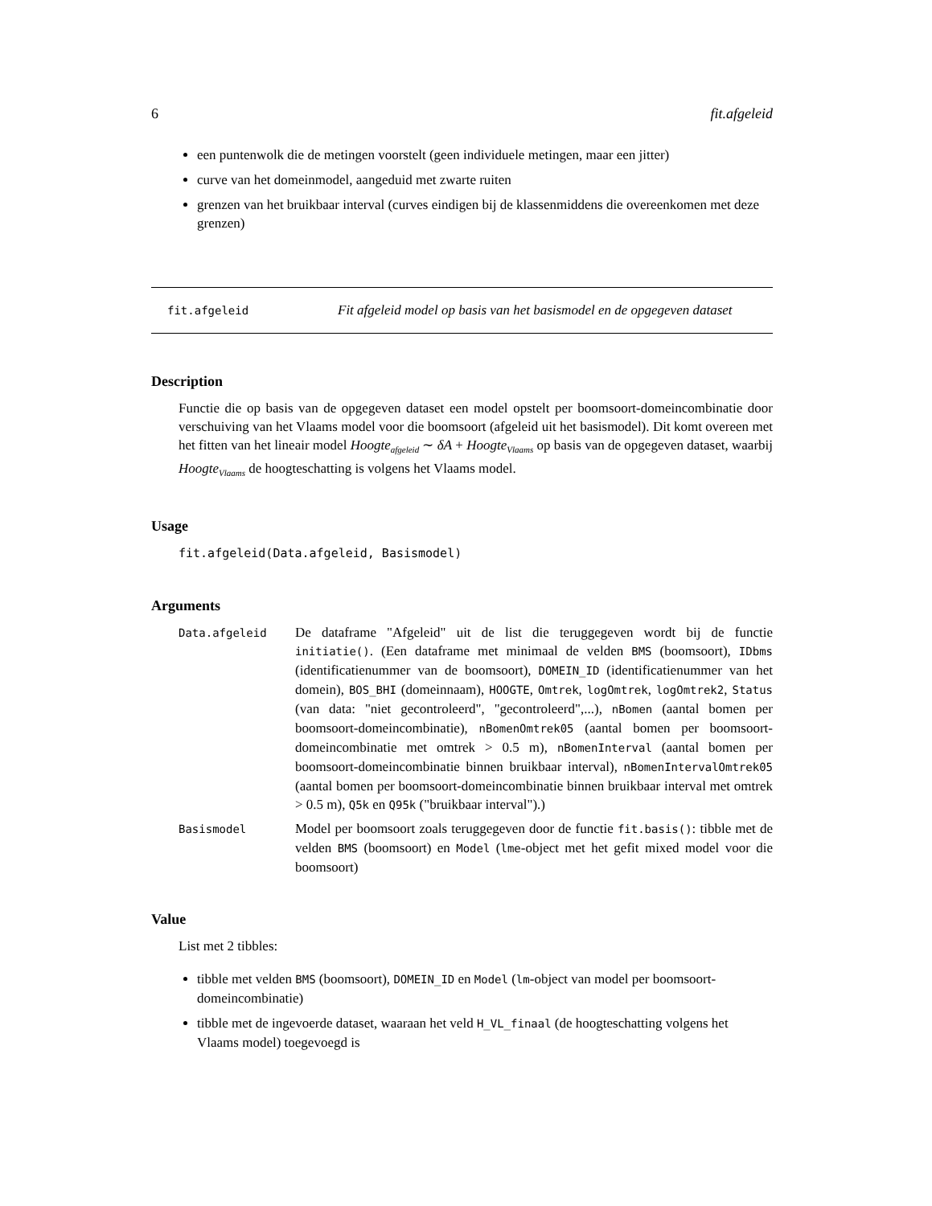6 fit.afgeleid
een puntenwolk die de metingen voorstelt (geen individuele metingen, maar een jitter)
curve van het domeinmodel, aangeduid met zwarte ruiten
grenzen van het bruikbaar interval (curves eindigen bij de klassenmiddens die overeenkomen met deze grenzen)
fit.afgeleid
Fit afgeleid model op basis van het basismodel en de opgegeven dataset
Description
Functie die op basis van de opgegeven dataset een model opstelt per boomsoort-domeincombinatie door verschuiving van het Vlaams model voor die boomsoort (afgeleid uit het basismodel). Dit komt overeen met het fitten van het lineair model Hoogte<sub>afgeleid</sub> ∼ δA + Hoogte<sub>Vlaams</sub> op basis van de opgegeven dataset, waarbij Hoogte<sub>Vlaams</sub> de hoogteschatting is volgens het Vlaams model.
Usage
fit.afgeleid(Data.afgeleid, Basismodel)
Arguments
Data.afgeleid
De dataframe "Afgeleid" uit de list die teruggegeven wordt bij de functie initiatie(). (Een dataframe met minimaal de velden BMS (boomsoort), IDbms (identificatienummer van de boomsoort), DOMEIN_ID (identificatienummer van het domein), BOS_BHI (domeinnaam), HOOGTE, Omtrek, logOmtrek, logOmtrek2, Status (van data: "niet gecontroleerd", "gecontroleerd",...), nBomen (aantal bomen per boomsoort-domeincombinatie), nBomenOmtrek05 (aantal bomen per boomsoort-domeincombinatie met omtrek > 0.5 m), nBomenInterval (aantal bomen per boomsoort-domeincombinatie binnen bruikbaar interval), nBomenIntervalOmtrek05 (aantal bomen per boomsoort-domeincombinatie binnen bruikbaar interval met omtrek > 0.5 m), Q5k en Q95k ("bruikbaar interval").)
Basismodel
Model per boomsoort zoals teruggegeven door de functie fit.basis(): tibble met de velden BMS (boomsoort) en Model (lme-object met het gefit mixed model voor die boomsoort)
Value
List met 2 tibbles:
tibble met velden BMS (boomsoort), DOMEIN_ID en Model (lm-object van model per boomsoort-domeincombinatie)
tibble met de ingevoerde dataset, waaraan het veld H_VL_finaal (de hoogteschatting volgens het Vlaams model) toegevoegd is